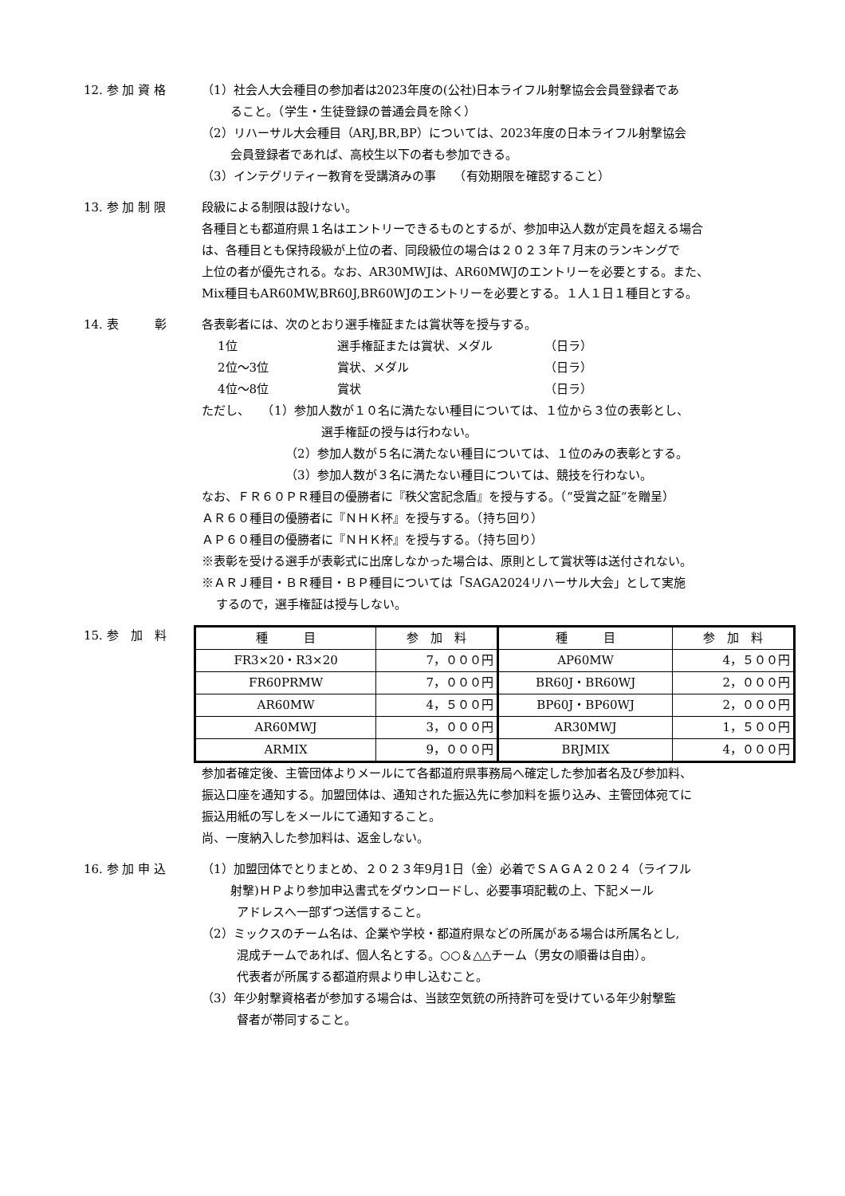12. 参 加 資 格 （1）社会人大会種目の参加者は2023年度の(公社)日本ライフル射撃協会会員登録者であ
ること。（学生・生徒登録の普通会員を除く）
（2）リハーサル大会種目（ARJ,BR,BP）については、2023年度の日本ライフル射撃協会
会員登録者であれば、高校生以下の者も参加できる。
（3）インテグリティー教育を受講済みの事　　（有効期限を確認すること）
13. 参 加 制 限 段級による制限は設けない。
各種目とも都道府県１名はエントリーできるものとするが、参加申込人数が定員を超える場合
は、各種目とも保持段級が上位の者、同段級位の場合は２０２３年７月末のランキングで
上位の者が優先される。なお、AR30MWJは、AR60MWJのエントリーを必要とする。また、
Mix種目もAR60MW,BR60J,BR60WJのエントリーを必要とする。１人１日１種目とする。
14. 表　　　彰 各表彰者には、次のとおり選手権証または賞状等を授与する。
| 1位 | 選手権証または賞状、メダル | （日ラ） |
| 2位～3位 | 賞状、メダル | （日ラ） |
| 4位～8位 | 賞状 | （日ラ） |
ただし、　　（1）参加人数が１０名に満たない種目については、１位から３位の表彰とし、
選手権証の授与は行わない。
（2）参加人数が５名に満たない種目については、１位のみの表彰とする。
（3）参加人数が３名に満たない種目については、競技を行わない。
なお、ＦＲ６０ＰＲ種目の優勝者に『秩父宮記念盾』を授与する。（“受賞之証“を贈呈）
ＡＲ６０種目の優勝者に『ＮＨＫ杯』を授与する。（持ち回り）
ＡＰ６０種目の優勝者に『ＮＨＫ杯』を授与する。（持ち回り）
※表彰を受ける選手が表彰式に出席しなかった場合は、原則として賞状等は送付されない。
※ＡＲＪ種目・ＢＲ種目・ＢＰ種目については「SAGA2024リハーサル大会」として実施
するので，選手権証は授与しない。
15. 参　加　料
| 種 目 | 参 加 料 | 種 目 | 参 加 料 |
| --- | --- | --- | --- |
| FR3×20・R3×20 | 7，０００円 | AP60MW | 4，５００円 |
| FR60PRMW | 7，０００円 | BR60J・BR60WJ | 2，０００円 |
| AR60MW | 4，５００円 | BP60J・BP60WJ | 2，０００円 |
| AR60MWJ | 3，０００円 | AR30MWJ | 1，５００円 |
| ARMIX | 9，０００円 | BRJMIX | 4，０００円 |
参加者確定後、主管団体よりメールにて各都道府県事務局へ確定した参加者名及び参加料、
振込口座を通知する。加盟団体は、通知された振込先に参加料を振り込み、主管団体宛てに
振込用紙の写しをメールにて通知すること。
尚、一度納入した参加料は、返金しない。
16. 参 加 申 込 （1）加盟団体でとりまとめ、２０２３年9月1日（金）必着でＳＡＧＡ２０２４（ライフル
射撃)ＨＰより参加申込書式をダウンロードし、必要事項記載の上、下記メール
アドレスへ一部ずつ送信すること。
（2）ミックスのチーム名は、企業や学校・都道府県などの所属がある場合は所属名とし,
混成チームであれば、個人名とする。○○＆△△チーム（男女の順番は自由）。
代表者が所属する都道府県より申し込むこと。
（3）年少射撃資格者が参加する場合は、当該空気銃の所持許可を受けている年少射撃監
督者が帯同すること。